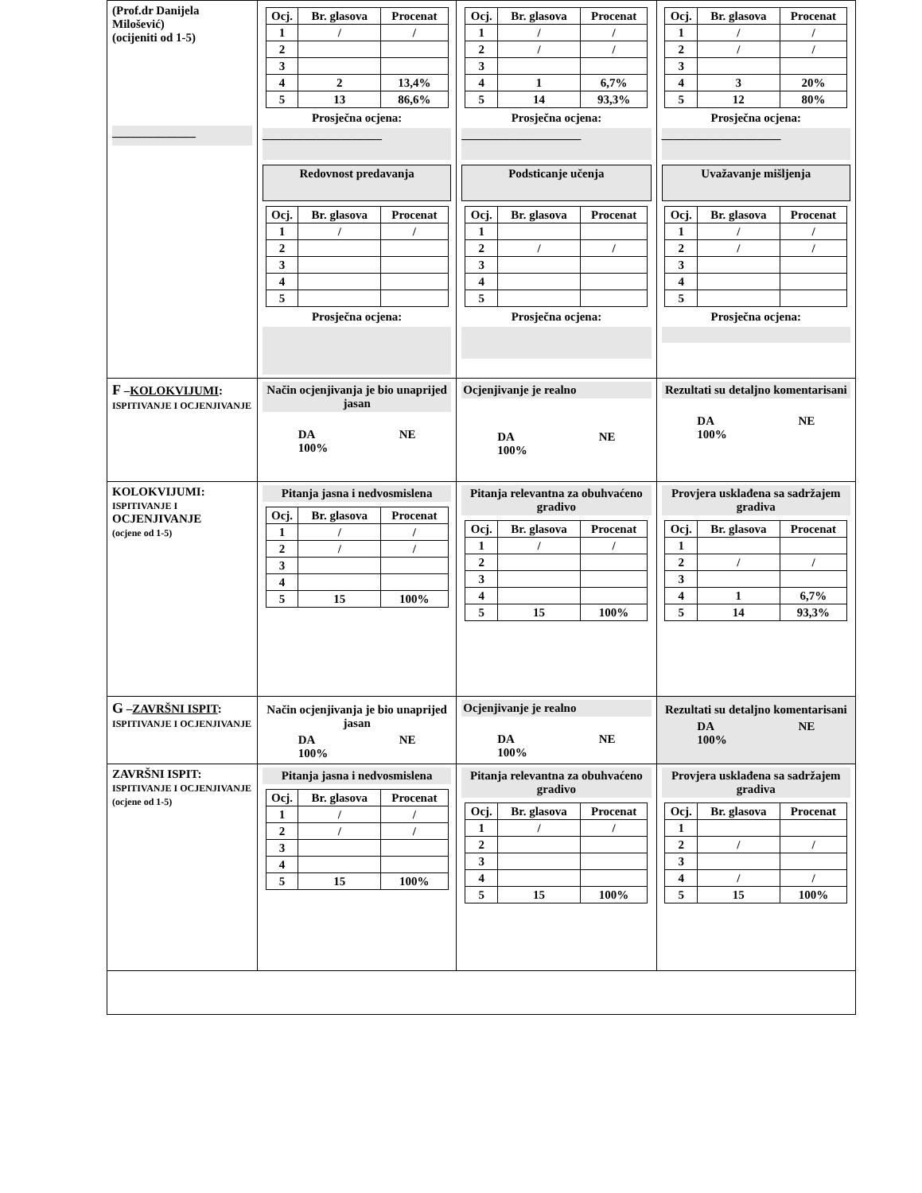| (Prof.dr Danijela Milošević) (ocijeniti od 1-5) ______________ | / Ocj. / Br. glasova / Procenat / / --- / --- / --- / / 1 / / / / / / 2 / / / / 3 / / / / 4 / 2 / 13,4% / / 5 / 13 / 86,6% / Prosječna ocjena: ____________________ Redovnost predavanja / Ocj. / Br. glasova / Procenat / / --- / --- / --- / / 1 / / / / / / 2 / / / / 3 / / / / 4 / / / / 5 / / / Prosječna ocjena: | / Ocj. / Br. glasova / Procenat / / --- / --- / --- / / 1 / / / / / / 2 / / / / / / 3 / / / / 4 / 1 / 6,7% / / 5 / 14 / 93,3% / Prosječna ocjena: ____________________ Podsticanje učenja / Ocj. / Br. glasova / Procenat / / --- / --- / --- / / 1 / / / / 2 / / / / / / 3 / / / / 4 / / / / 5 / / / Prosječna ocjena: | / Ocj. / Br. glasova / Procenat / / --- / --- / --- / / 1 / / / / / / 2 / / / / / / 3 / / / / 4 / 3 / 20% / / 5 / 12 / 80% / Prosječna ocjena: ____________________ Uvažavanje mišljenja / Ocj. / Br. glasova / Procenat / / --- / --- / --- / / 1 / / / / / / 2 / / / / / / 3 / / / / 4 / / / / 5 / / / Prosječna ocjena: |
| F – KOLOKVIJUMI : ISPITIVANJE I OCJENJIVANJE | Način ocjenjivanja je bio unaprijed jasan DA 100% NE | Ocjenjivanje je realno DA 100% NE | Rezultati su detaljno komentarisani DA 100% NE |
| KOLOKVIJUMI: ISPITIVANJE I OCJENJIVANJE (ocjene od 1-5) | Pitanja jasna i nedvosmislena / Ocj. / Br. glasova / Procenat / / --- / --- / --- / / 1 / / / / / / 2 / / / / / / 3 / / / / 4 / / / / 5 / 15 / 100% / | Pitanja relevantna za obuhvaćeno gradivo / Ocj. / Br. glasova / Procenat / / --- / --- / --- / / 1 / / / / / / 2 / / / / 3 / / / / 4 / / / / 5 / 15 / 100% / | Provjera usklađena sa sadržajem gradiva / Ocj. / Br. glasova / Procenat / / --- / --- / --- / / 1 / / / / 2 / / / / / / 3 / / / / 4 / 1 / 6,7% / / 5 / 14 / 93,3% / |
| G – ZAVRŠNI ISPIT : ISPITIVANJE I OCJENJIVANJE | Način ocjenjivanja je bio unaprijed jasan DA 100% NE | Ocjenjivanje je realno DA 100% NE | Rezultati su detaljno komentarisani DA 100% NE |
| ZAVRŠNI ISPIT: ISPITIVANJE I OCJENJIVANJE (ocjene od 1-5) | Pitanja jasna i nedvosmislena / Ocj. / Br. glasova / Procenat / / --- / --- / --- / / 1 / / / / / / 2 / / / / / / 3 / / / / 4 / / / / 5 / 15 / 100% / | Pitanja relevantna za obuhvaćeno gradivo / Ocj. / Br. glasova / Procenat / / --- / --- / --- / / 1 / / / / / / 2 / / / / 3 / / / / 4 / / / / 5 / 15 / 100% / | Provjera usklađena sa sadržajem gradiva / Ocj. / Br. glasova / Procenat / / --- / --- / --- / / 1 / / / / 2 / / / / / / 3 / / / / 4 / / / / / / 5 / 15 / 100% / |